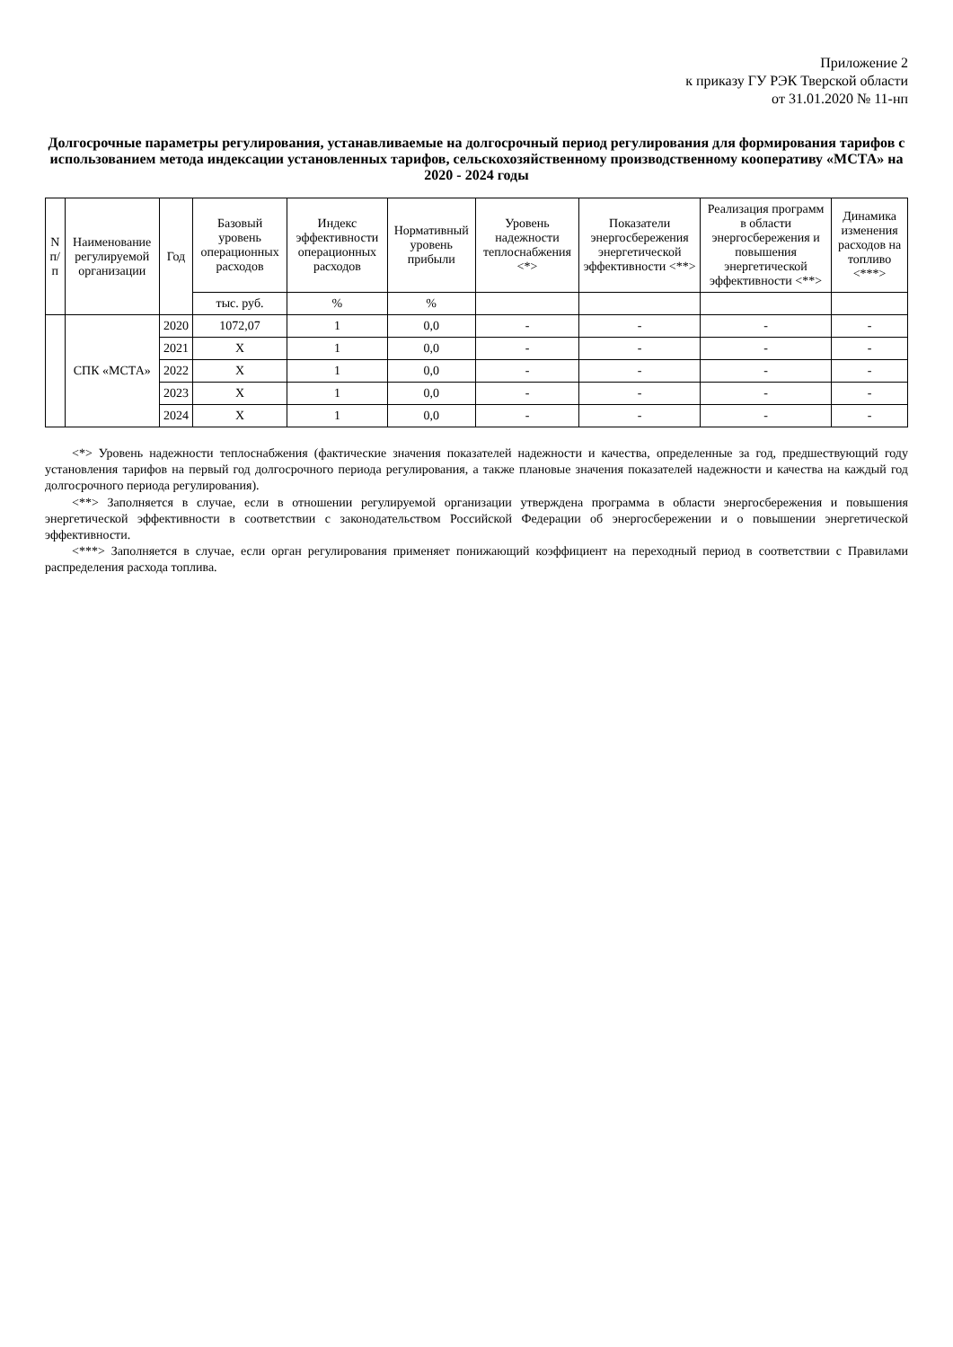Приложение 2
к приказу ГУ РЭК Тверской области
от 31.01.2020 № 11-нп
Долгосрочные параметры регулирования, устанавливаемые на долгосрочный период регулирования для формирования тарифов с использованием метода индексации установленных тарифов, сельскохозяйственному производственному кооперативу «МСТА» на 2020 - 2024 годы
| N п/п | Наименование регулируемой организации | Год | Базовый уровень операционных расходов | Индекс эффективности операционных расходов | Нормативный уровень прибыли | Уровень надежности теплоснабжения <*> | Показатели энергосбережения энергетической эффективности <**> | Реализация программ в области энергосбережения и повышения энергетической эффективности <**> | Динамика изменения расходов на топливо <***> |
| --- | --- | --- | --- | --- | --- | --- | --- | --- | --- |
| | | | тыс. руб. | % | % | | | | |
| | СПК «МСТА» | 2020 | 1072,07 | 1 | 0,0 | - | - | - | - |
| | | 2021 | Х | 1 | 0,0 | - | - | - | - |
| | | 2022 | Х | 1 | 0,0 | - | - | - | - |
| | | 2023 | Х | 1 | 0,0 | - | - | - | - |
| | | 2024 | Х | 1 | 0,0 | - | - | - | - |
<*> Уровень надежности теплоснабжения (фактические значения показателей надежности и качества, определенные за год, предшествующий году установления тарифов на первый год долгосрочного периода регулирования, а также плановые значения показателей надежности и качества на каждый год долгосрочного периода регулирования).
<**> Заполняется в случае, если в отношении регулируемой организации утверждена программа в области энергосбережения и повышения энергетической эффективности в соответствии с законодательством Российской Федерации об энергосбережении и о повышении энергетической эффективности.
<***> Заполняется в случае, если орган регулирования применяет понижающий коэффициент на переходный период в соответствии с Правилами распределения расхода топлива.